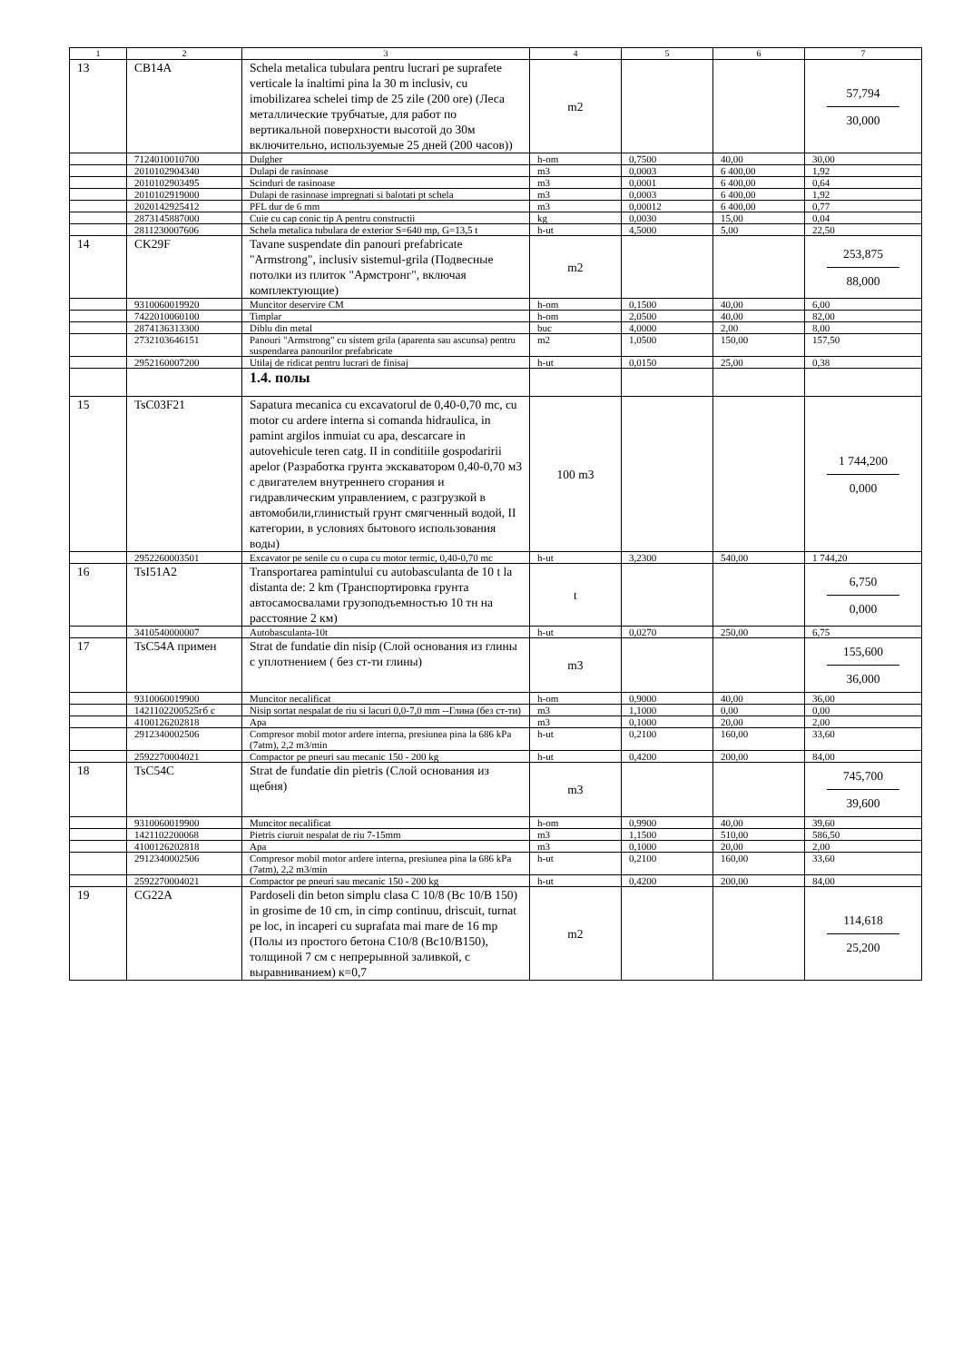| 1 | 2 | 3 | 4 | 5 | 6 | 7 |
| --- | --- | --- | --- | --- | --- | --- |
| 13 | CB14A | Schela metalica tubulara pentru lucrari pe suprafete verticale la inaltimi pina la 30 m inclusiv, cu imobilizarea schelei timp de 25 zile (200 ore) (Леса металлические трубчатые, для работ по вертикальной поверхности высотой до 30м включительно, используемые 25 дней (200 часов)) | m2 | | | 57,794 30,000 |
| | 7124010010700 | Dulgher | h-om | 0,7500 | 40,00 | 30,00 |
| | 2010102904340 | Dulapi de rasinoase | m3 | 0,0003 | 6 400,00 | 1,92 |
| | 2010102903495 | Scinduri de rasinoase | m3 | 0,0001 | 6 400,00 | 0,64 |
| | 2010102919000 | Dulapi de rasinoase impregnati si balotati pt schela | m3 | 0,0003 | 6 400,00 | 1,92 |
| | 2020142925412 | PFL dur de 6 mm | m3 | 0,00012 | 6 400,00 | 0,77 |
| | 2873145887000 | Cuie cu cap conic tip A pentru constructii | kg | 0,0030 | 15,00 | 0,04 |
| | 2811230007606 | Schela metalica tubulara de exterior S=640 mp, G=13,5 t | h-ut | 4,5000 | 5,00 | 22,50 |
| 14 | CK29F | Tavane suspendate din panouri prefabricate "Armstrong", inclusiv sistemul-grila (Подвесные потолки из плиток "Армстронг", включая комплектующие) | m2 | | | 253,875 88,000 |
| | 9310060019920 | Muncitor deservire CM | h-om | 0,1500 | 40,00 | 6,00 |
| | 7422010060100 | Timplar | h-om | 2,0500 | 40,00 | 82,00 |
| | 2874136313300 | Diblu din metal | buc | 4,0000 | 2,00 | 8,00 |
| | 2732103646151 | Panouri "Armstrong" cu sistem grila (aparenta sau ascunsa) pentru suspendarea panourilor prefabricate | m2 | 1,0500 | 150,00 | 157,50 |
| | 2952160007200 | Utilaj de ridicat pentru lucrari de finisaj | h-ut | 0,0150 | 25,00 | 0,38 |
| | | 1.4. полы | | | | |
| 15 | TsC03F21 | Sapatura mecanica cu excavatorul de 0,40-0,70 mc, cu motor cu ardere interna si comanda hidraulica, in pamint argilos inmuiat cu apa, descarcare in autovehicule teren catg. II in conditiile gospodaririi apelor (Разработка грунта экскаватором 0,40-0,70 м3 с двигателем внутреннего сгорания и гидравлическим управлением, с разгрузкой в автомобили,глинистый грунт смягченный водой, II категории, в условиях бытового использования воды) | 100 m3 | | | 1 744,200 0,000 |
| | 2952260003501 | Excavator pe senile cu o cupa cu motor termic, 0,40-0,70 mc | h-ut | 3,2300 | 540,00 | 1 744,20 |
| 16 | TsI51A2 | Transportarea pamintului cu autobasculanta de 10 t la distanta de: 2 km (Транспортировка грунта автосамосвалами грузоподъемностью 10 тн на расстояние 2 км) | t | | | 6,750 0,000 |
| | 3410540000007 | Autobasculanta-10t | h-ut | 0,0270 | 250,00 | 6,75 |
| 17 | TsC54A примен | Strat de fundatie din nisip (Слой основания из глины с уплотнением ( без ст-ти глины) | m3 | | | 155,600 36,000 |
| | 9310060019900 | Muncitor necalificat | h-om | 0,9000 | 40,00 | 36,00 |
| | 1421102200525гб с | Nisip sortat nespalat de riu si lacuri 0,0-7,0 mm --Глина (без ст-ти) | m3 | 1,1000 | 0,00 | 0,00 |
| | 4100126202818 | Apa | m3 | 0,1000 | 20,00 | 2,00 |
| | 2912340002506 | Compresor mobil motor ardere interna, presiunea pina la 686 kPa (7atm), 2,2 m3/min | h-ut | 0,2100 | 160,00 | 33,60 |
| | 2592270004021 | Compactor pe pneuri sau mecanic 150 - 200 kg | h-ut | 0,4200 | 200,00 | 84,00 |
| 18 | TsC54C | Strat de fundatie din pietris (Слой основания из щебня) | m3 | | | 745,700 39,600 |
| | 9310060019900 | Muncitor necalificat | h-om | 0,9900 | 40,00 | 39,60 |
| | 1421102200068 | Pietris ciuruit nespalat de riu 7-15mm | m3 | 1,1500 | 510,00 | 586,50 |
| | 4100126202818 | Apa | m3 | 0,1000 | 20,00 | 2,00 |
| | 2912340002506 | Compresor mobil motor ardere interna, presiunea pina la 686 kPa (7atm), 2,2 m3/min | h-ut | 0,2100 | 160,00 | 33,60 |
| | 2592270004021 | Compactor pe pneuri sau mecanic 150 - 200 kg | h-ut | 0,4200 | 200,00 | 84,00 |
| 19 | CG22A | Pardoseli din beton simplu clasa C 10/8 (Bc 10/B 150) in grosime de 10 cm, in cimp continuu, driscuit, turnat pe loc, in incaperi cu suprafata mai mare de 16 mp (Полы из простого бетона С10/8 (Вс10/В150), толщиной 7 см с непрерывной заливкой, с выравниванием) к=0,7 | m2 | | | 114,618 25,200 |